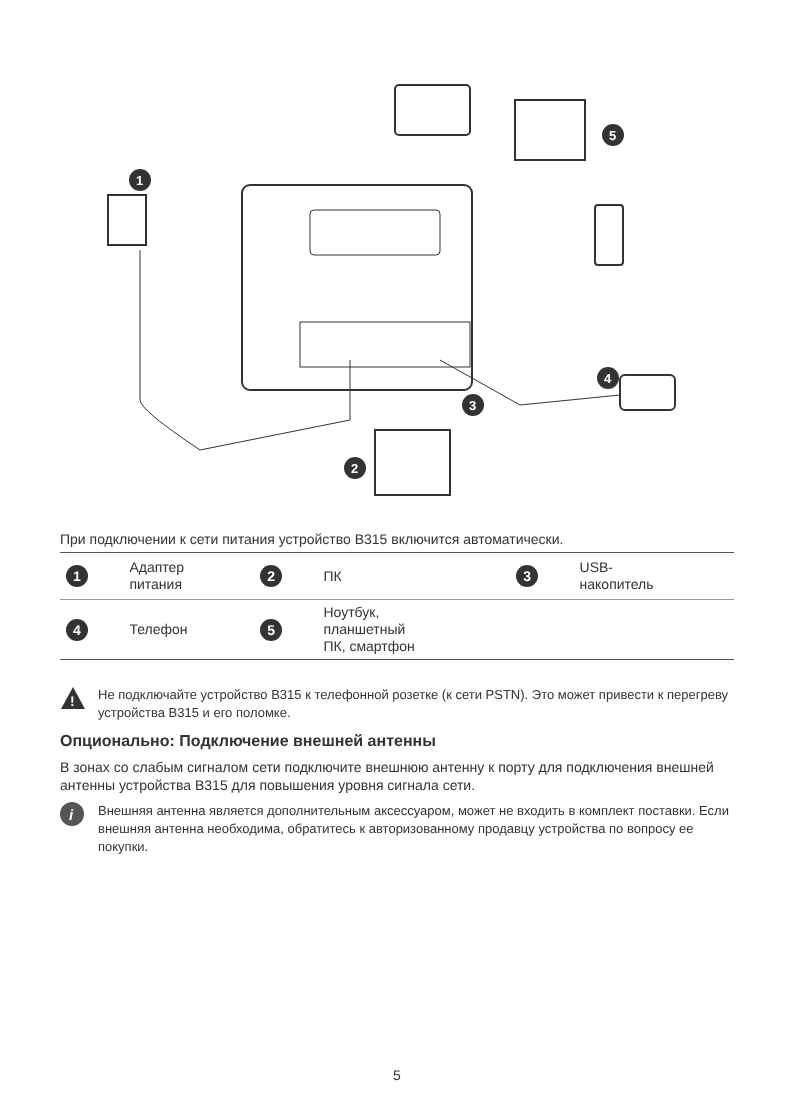1
2
3
4
5
При подключении к сети питания устройство B315 включится автоматически.
| 1 | Адаптер питания | 2 | ПК | 3 | USB- накопитель |
| 4 | Телефон | 5 | Ноутбук, планшетный ПК, смартфон | | |
!
Не подключайте устройство B315 к телефонной розетке (к сети PSTN). Это может привести к перегреву устройства B315 и его поломке.
Опционально: Подключение внешней антенны
В зонах со слабым сигналом сети подключите внешнюю антенну к порту для подключения внешней антенны устройства B315 для повышения уровня сигнала сети.
i
Внешняя антенна является дополнительным аксессуаром, может не входить в комплект поставки. Если внешняя антенна необходима, обратитесь к авторизованному продавцу устройства по вопросу ее покупки.
5